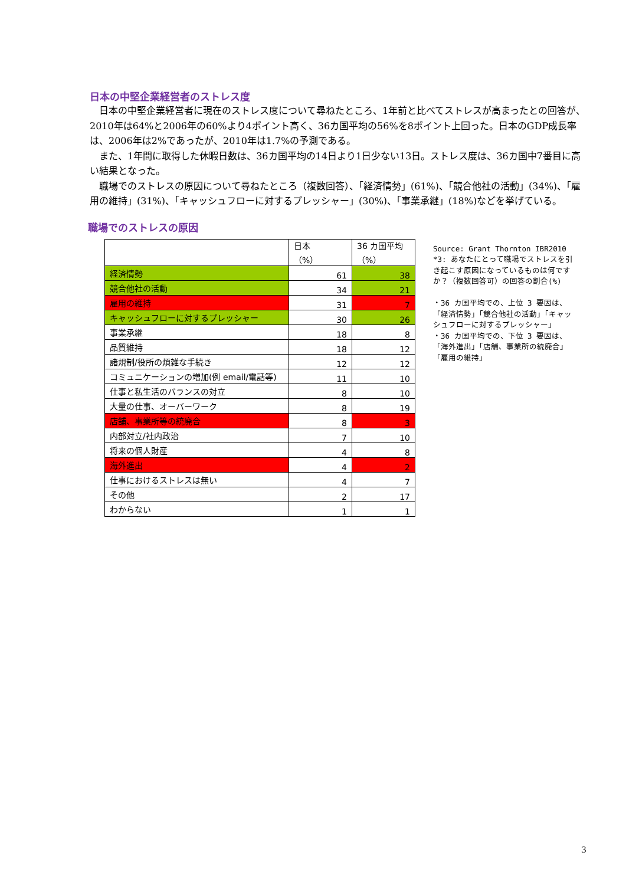日本の中堅企業経営者のストレス度
日本の中堅企業経営者に現在のストレス度について尋ねたところ、1年前と比べてストレスが高まったとの回答が、2010年は64%と2006年の60%より4ポイント高く、36カ国平均の56%を8ポイント上回った。日本のGDP成長率は、2006年は2%であったが、2010年は1.7%の予測である。
また、1年間に取得した休暇日数は、36カ国平均の14日より1日少ない13日。ストレス度は、36カ国中7番目に高い結果となった。
職場でのストレスの原因について尋ねたところ（複数回答）、「経済情勢」(61%)、「競合他社の活動」(34%)、「雇用の維持」(31%)、「キャッシュフローに対するプレッシャー」(30%)、「事業承継」(18%)などを挙げている。
職場でのストレスの原因
| | 日本 （%） | 36 カ国平均 （%） |
| 経済情勢 | 61 | 38 |
| 競合他社の活動 | 34 | 21 |
| 雇用の維持 | 31 | 7 |
| キャッシュフローに対するプレッシャー | 30 | 26 |
| 事業承継 | 18 | 8 |
| 品質維持 | 18 | 12 |
| 諸規制/役所の煩雑な手続き | 12 | 12 |
| コミュニケーションの増加(例 email/電話等) | 11 | 10 |
| 仕事と私生活のバランスの対立 | 8 | 10 |
| 大量の仕事、オーバーワーク | 8 | 19 |
| 店舗、事業所等の統廃合 | 8 | 3 |
| 内部対立/社内政治 | 7 | 10 |
| 将来の個人財産 | 4 | 8 |
| 海外進出 | 4 | 2 |
| 仕事におけるストレスは無い | 4 | 7 |
| その他 | 2 | 17 |
| わからない | 1 | 1 |
Source: Grant Thornton IBR2010
*3: あなたにとって職場でストレスを引き起こす原因になっているものは何ですか？（複数回答可）の回答の割合(%)
・36 カ国平均での、上位 3 要因は、「経済情勢」「競合他社の活動」「キャッシュフローに対するプレッシャー」
・36 カ国平均での、下位 3 要因は、「海外進出」「店舗、事業所の統廃合」「雇用の維持」
3